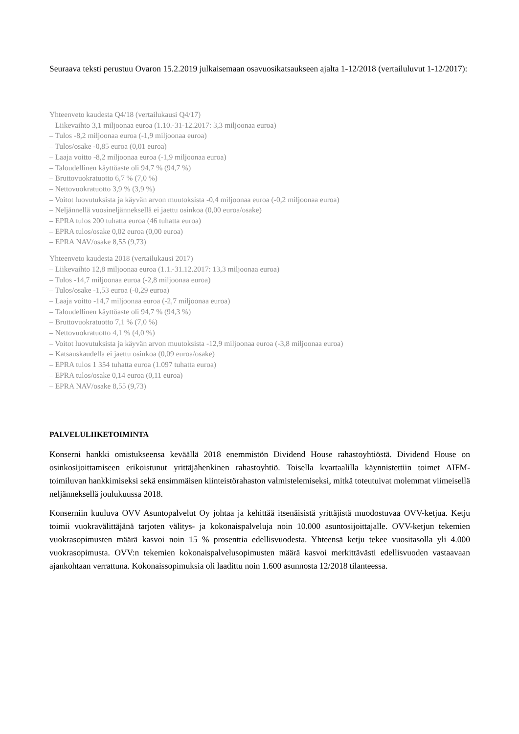Seuraava teksti perustuu Ovaron 15.2.2019 julkaisemaan osavuosikatsaukseen ajalta 1-12/2018 (vertailuluvut 1-12/2017):
Yhteenveto kaudesta Q4/18 (vertailukausi Q4/17)
– Liikevaihto 3,1 miljoonaa euroa (1.10.-31-12.2017: 3,3 miljoonaa euroa)
– Tulos -8,2 miljoonaa euroa (-1,9 miljoonaa euroa)
– Tulos/osake -0,85 euroa (0,01 euroa)
– Laaja voitto -8,2 miljoonaa euroa (-1,9 miljoonaa euroa)
– Taloudellinen käyttöaste oli 94,7 % (94,7 %)
– Bruttovuokratuotto 6,7 % (7,0 %)
– Nettovuokratuotto 3,9 % (3,9 %)
– Voitot luovutuksista ja käyvän arvon muutoksista -0,4 miljoonaa euroa (-0,2 miljoonaa euroa)
– Neljännellä vuosineljänneksellä ei jaettu osinkoa (0,00 euroa/osake)
– EPRA tulos 200 tuhatta euroa (46 tuhatta euroa)
– EPRA tulos/osake 0,02 euroa (0,00 euroa)
– EPRA NAV/osake 8,55 (9,73)
Yhteenveto kaudesta 2018 (vertailukausi 2017)
– Liikevaihto 12,8 miljoonaa euroa (1.1.-31.12.2017: 13,3 miljoonaa euroa)
– Tulos -14,7 miljoonaa euroa (-2,8 miljoonaa euroa)
– Tulos/osake -1,53 euroa (-0,29 euroa)
– Laaja voitto -14,7 miljoonaa euroa (-2,7 miljoonaa euroa)
– Taloudellinen käyttöaste oli 94,7 % (94,3 %)
– Bruttovuokratuotto 7,1 % (7,0 %)
– Nettovuokratuotto 4,1 % (4,0 %)
– Voitot luovutuksista ja käyvän arvon muutoksista -12,9 miljoonaa euroa (-3,8 miljoonaa euroa)
– Katsauskaudella ei jaettu osinkoa (0,09 euroa/osake)
– EPRA tulos 1 354 tuhatta euroa (1.097 tuhatta euroa)
– EPRA tulos/osake 0,14 euroa (0,11 euroa)
– EPRA NAV/osake 8,55 (9,73)
PALVELULIIKETOIMINTA
Konserni hankki omistukseensa keväällä 2018 enemmistön Dividend House rahastoyhtiöstä. Dividend House on osinkosijoittamiseen erikoistunut yrittäjähenkinen rahastoyhtiö. Toisella kvartaalilla käynnistettiin toimet AIFM-toimiluvan hankkimiseksi sekä ensimmäisen kiinteistörahaston valmistelemiseksi, mitkä toteutuivat molemmat viimeisellä neljänneksellä joulukuussa 2018.
Konserniin kuuluva OVV Asuntopalvelut Oy johtaa ja kehittää itsenäisistä yrittäjistä muodostuvaa OVV-ketjua. Ketju toimii vuokravälittäjänä tarjoten välitys- ja kokonaispalveluja noin 10.000 asuntosijoittajalle. OVV-ketjun tekemien vuokrasopimusten määrä kasvoi noin 15 % prosenttia edellisvuodesta. Yhteensä ketju tekee vuositasolla yli 4.000 vuokrasopimusta. OVV:n tekemien kokonaispalvelusopimusten määrä kasvoi merkittävästi edellisvuoden vastaavaan ajankohtaan verrattuna. Kokonaissopimuksia oli laadittu noin 1.600 asunnosta 12/2018 tilanteessa.